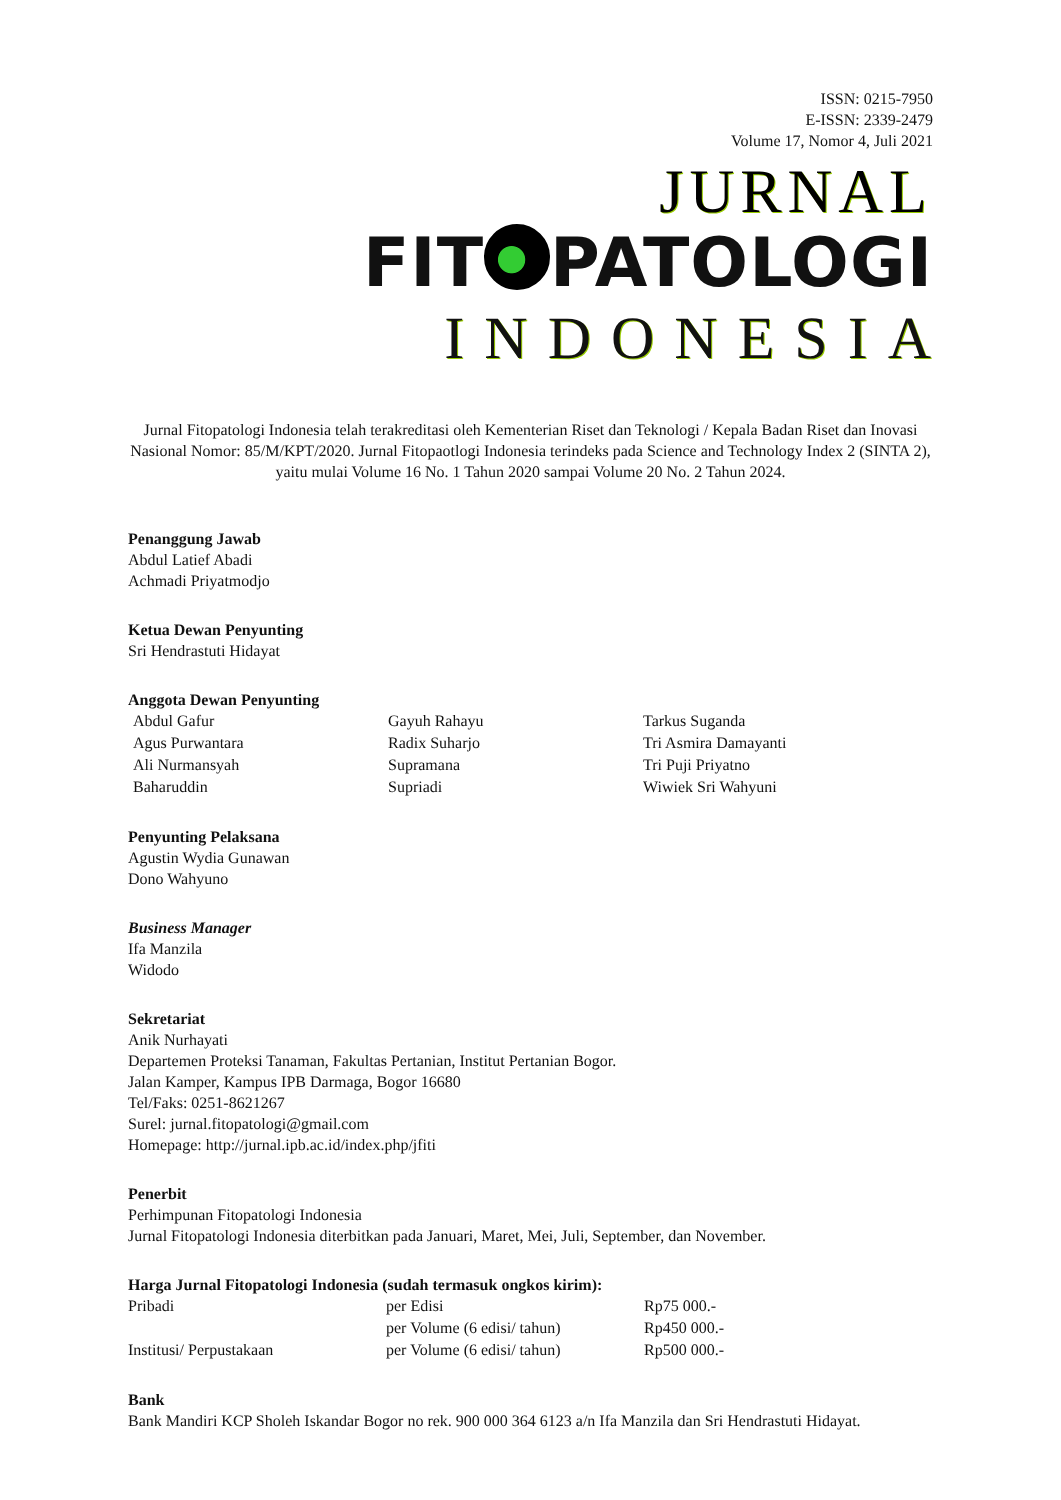ISSN: 0215-7950
E-ISSN: 2339-2479
Volume 17, Nomor 4, Juli 2021
JURNAL
FIT PATOLOGI
INDONESIA
Jurnal Fitopatologi Indonesia telah terakreditasi oleh Kementerian Riset dan Teknologi / Kepala Badan Riset dan Inovasi Nasional Nomor: 85/M/KPT/2020. Jurnal Fitopaotlogi Indonesia terindeks pada Science and Technology Index 2 (SINTA 2), yaitu mulai Volume 16 No. 1 Tahun 2020 sampai Volume 20 No. 2 Tahun 2024.
Penanggung Jawab
Abdul Latief Abadi
Achmadi Priyatmodjo
Ketua Dewan Penyunting
Sri Hendrastuti Hidayat
Anggota Dewan Penyunting
| Abdul Gafur | Gayuh Rahayu | Tarkus Suganda |
| Agus Purwantara | Radix Suharjo | Tri Asmira Damayanti |
| Ali Nurmansyah | Supramana | Tri Puji Priyatno |
| Baharuddin | Supriadi | Wiwiek Sri Wahyuni |
Penyunting Pelaksana
Agustin Wydia Gunawan
Dono Wahyuno
Business Manager
Ifa Manzila
Widodo
Sekretariat
Anik Nurhayati
Departemen Proteksi Tanaman, Fakultas Pertanian, Institut Pertanian Bogor.
Jalan Kamper, Kampus IPB Darmaga, Bogor 16680
Tel/Faks: 0251-8621267
Surel: jurnal.fitopatologi@gmail.com
Homepage: http://jurnal.ipb.ac.id/index.php/jfiti
Penerbit
Perhimpunan Fitopatologi Indonesia
Jurnal Fitopatologi Indonesia diterbitkan pada Januari, Maret, Mei, Juli, September, dan November.
Harga Jurnal Fitopatologi Indonesia (sudah termasuk ongkos kirim):
| Pribadi | per Edisi | Rp75 000.- |
| | per Volume (6 edisi/ tahun) | Rp450 000.- |
| Institusi/ Perpustakaan | per Volume (6 edisi/ tahun) | Rp500 000.- |
Bank
Bank Mandiri KCP Sholeh Iskandar Bogor no rek. 900 000 364 6123 a/n Ifa Manzila dan Sri Hendrastuti Hidayat.